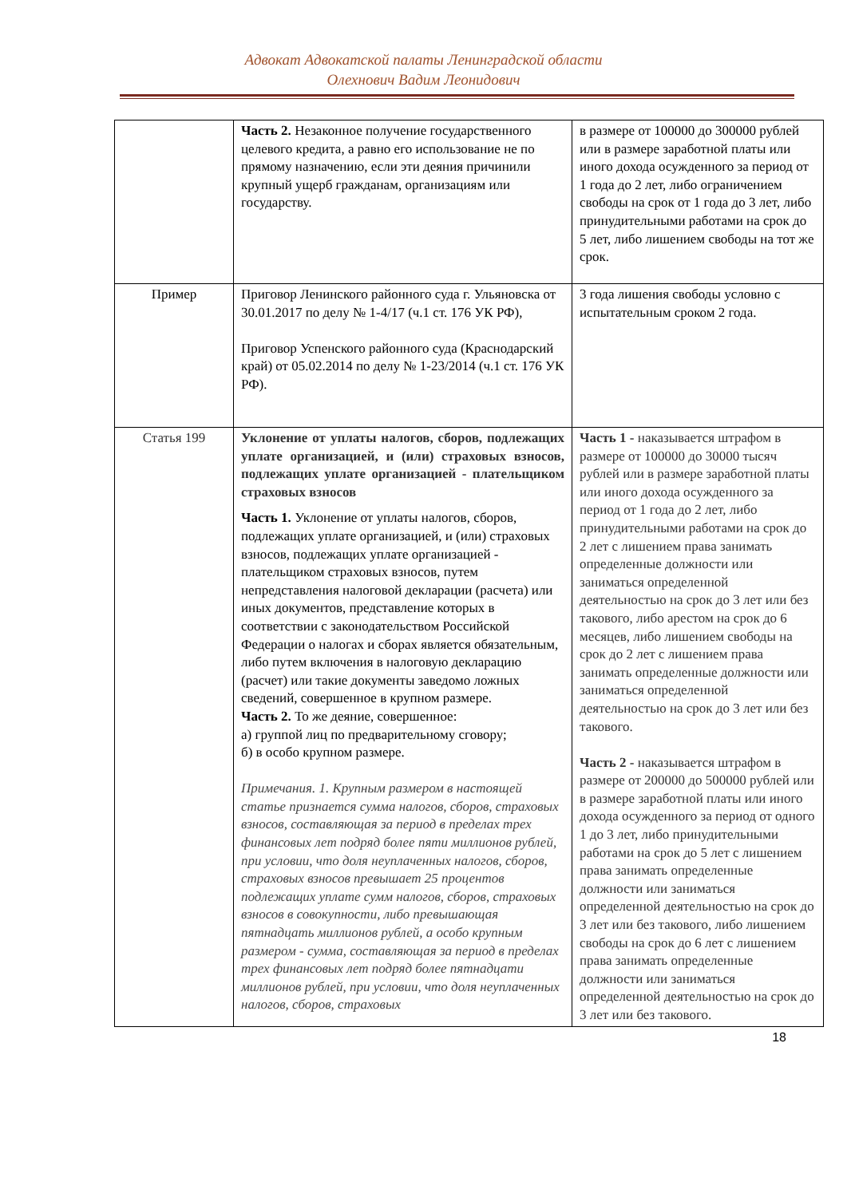Адвокат Адвокатской палаты Ленинградской области
Олехнович Вадим Леонидович
| | Часть 2. Незаконное получение государственного целевого кредита, а равно его использование не по прямому назначению, если эти деяния причинили крупный ущерб гражданам, организациям или государству. | в размере от 100000 до 300000 рублей или в размере заработной платы или иного дохода осужденного за период от 1 года до 2 лет, либо ограничением свободы на срок от 1 года до 3 лет, либо принудительными работами на срок до 5 лет, либо лишением свободы на тот же срок. |
| Пример | Приговор Ленинского районного суда г. Ульяновска от 30.01.2017 по делу № 1-4/17 (ч.1 ст. 176 УК РФ), Приговор Успенского районного суда (Краснодарский край) от 05.02.2014 по делу № 1-23/2014 (ч.1 ст. 176 УК РФ). | 3 года лишения свободы условно с испытательным сроком 2 года. |
| Статья 199 | Уклонение от уплаты налогов, сборов, подлежащих уплате организацией, и (или) страховых взносов, подлежащих уплате организацией - плательщиком страховых взносов Часть 1. Уклонение от уплаты налогов, сборов, подлежащих уплате организацией, и (или) страховых взносов, подлежащих уплате организацией - плательщиком страховых взносов, путем непредставления налоговой декларации (расчета) или иных документов, представление которых в соответствии с законодательством Российской Федерации о налогах и сборах является обязательным, либо путем включения в налоговую декларацию (расчет) или такие документы заведомо ложных сведений, совершенное в крупном размере. Часть 2. То же деяние, совершенное: а) группой лиц по предварительному сговору; б) в особо крупном размере. Примечания. 1. Крупным размером в настоящей статье признается сумма налогов, сборов, страховых взносов, составляющая за период в пределах трех финансовых лет подряд более пяти миллионов рублей, при условии, что доля неуплаченных налогов, сборов, страховых взносов превышает 25 процентов подлежащих уплате сумм налогов, сборов, страховых взносов в совокупности, либо превышающая пятнадцать миллионов рублей, а особо крупным размером - сумма, составляющая за период в пределах трех финансовых лет подряд более пятнадцати миллионов рублей, при условии, что доля неуплаченных налогов, сборов, страховых | Часть 1 - наказывается штрафом в размере от 100000 до 30000 тысяч рублей или в размере заработной платы или иного дохода осужденного за период от 1 года до 2 лет, либо принудительными работами на срок до 2 лет с лишением права занимать определенные должности или заниматься определенной деятельностью на срок до 3 лет или без такового, либо арестом на срок до 6 месяцев, либо лишением свободы на срок до 2 лет с лишением права занимать определенные должности или заниматься определенной деятельностью на срок до 3 лет или без такового. Часть 2 - наказывается штрафом в размере от 200000 до 500000 рублей или в размере заработной платы или иного дохода осужденного за период от одного 1 до 3 лет, либо принудительными работами на срок до 5 лет с лишением права занимать определенные должности или заниматься определенной деятельностью на срок до 3 лет или без такового, либо лишением свободы на срок до 6 лет с лишением права занимать определенные должности или заниматься определенной деятельностью на срок до 3 лет или без такового. |
18